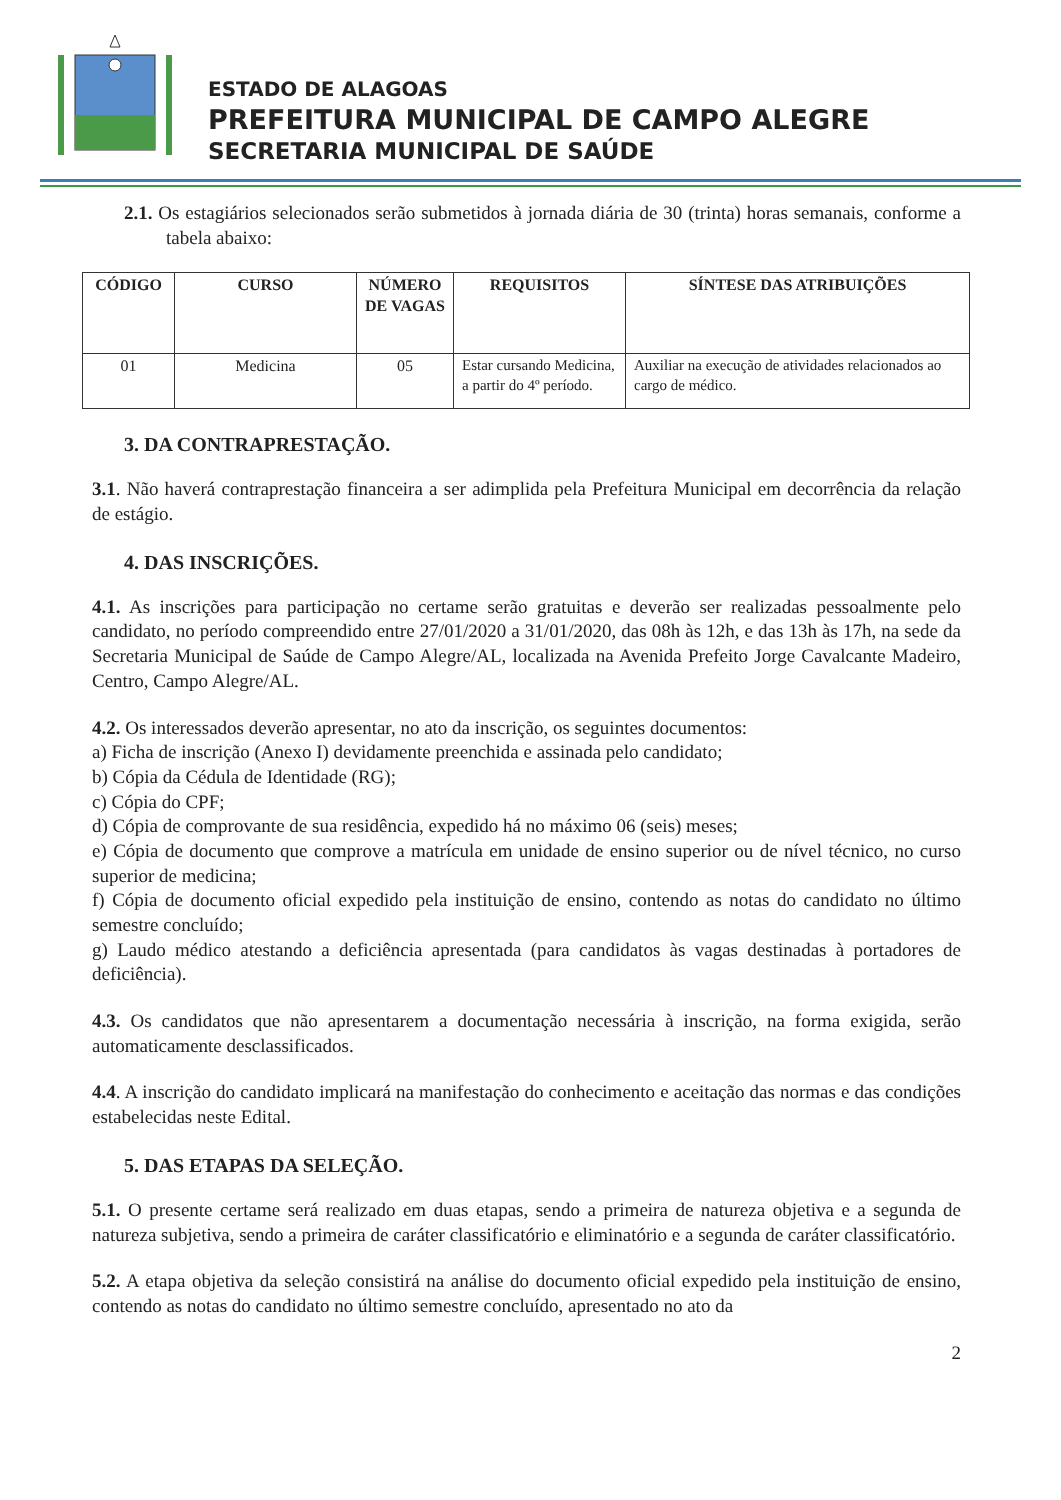ESTADO DE ALAGOAS
PREFEITURA MUNICIPAL DE CAMPO ALEGRE
SECRETARIA MUNICIPAL DE SAÚDE
2.1. Os estagiários selecionados serão submetidos à jornada diária de 30 (trinta) horas semanais, conforme a tabela abaixo:
| CÓDIGO | CURSO | NÚMERO DE VAGAS | REQUISITOS | SÍNTESE DAS ATRIBUIÇÕES |
| --- | --- | --- | --- | --- |
| 01 | Medicina | 05 | Estar cursando Medicina, a partir do 4º período. | Auxiliar na execução de atividades relacionados ao cargo de médico. |
3. DA CONTRAPRESTAÇÃO.
3.1. Não haverá contraprestação financeira a ser adimplida pela Prefeitura Municipal em decorrência da relação de estágio.
4. DAS INSCRIÇÕES.
4.1. As inscrições para participação no certame serão gratuitas e deverão ser realizadas pessoalmente pelo candidato, no período compreendido entre 27/01/2020 a 31/01/2020, das 08h às 12h, e das 13h às 17h, na sede da Secretaria Municipal de Saúde de Campo Alegre/AL, localizada na Avenida Prefeito Jorge Cavalcante Madeiro, Centro, Campo Alegre/AL.
4.2. Os interessados deverão apresentar, no ato da inscrição, os seguintes documentos:
a) Ficha de inscrição (Anexo I) devidamente preenchida e assinada pelo candidato;
b) Cópia da Cédula de Identidade (RG);
c) Cópia do CPF;
d) Cópia de comprovante de sua residência, expedido há no máximo 06 (seis) meses;
e) Cópia de documento que comprove a matrícula em unidade de ensino superior ou de nível técnico, no curso superior de medicina;
f) Cópia de documento oficial expedido pela instituição de ensino, contendo as notas do candidato no último semestre concluído;
g) Laudo médico atestando a deficiência apresentada (para candidatos às vagas destinadas à portadores de deficiência).
4.3. Os candidatos que não apresentarem a documentação necessária à inscrição, na forma exigida, serão automaticamente desclassificados.
4.4. A inscrição do candidato implicará na manifestação do conhecimento e aceitação das normas e das condições estabelecidas neste Edital.
5. DAS ETAPAS DA SELEÇÃO.
5.1. O presente certame será realizado em duas etapas, sendo a primeira de natureza objetiva e a segunda de natureza subjetiva, sendo a primeira de caráter classificatório e eliminatório e a segunda de caráter classificatório.
5.2. A etapa objetiva da seleção consistirá na análise do documento oficial expedido pela instituição de ensino, contendo as notas do candidato no último semestre concluído, apresentado no ato da
2